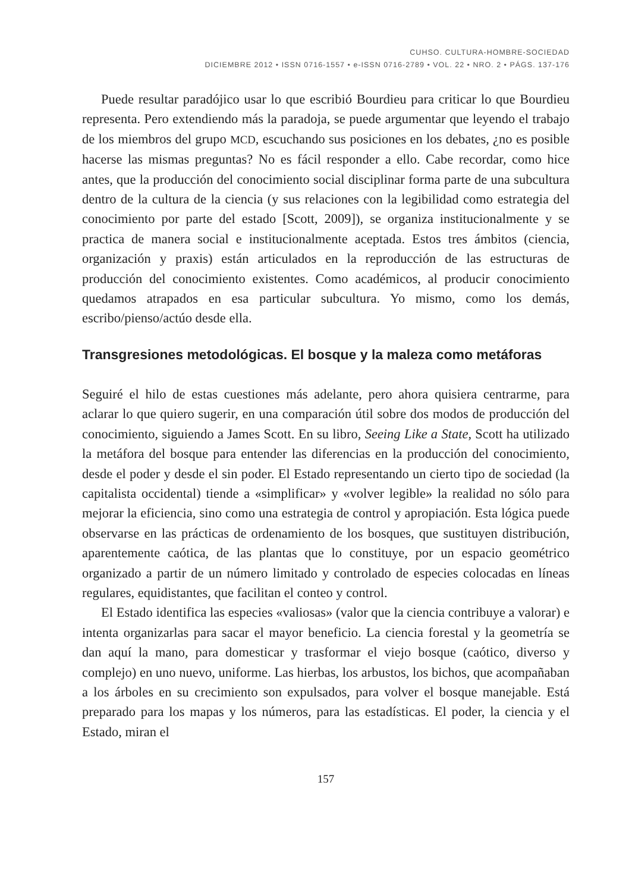CUHSO. CULTURA-HOMBRE-SOCIEDAD
DICIEMBRE 2012 • ISSN 0716-1557 • e-ISSN 0716-2789 • VOL. 22 • NRO. 2 • PÁGS. 137-176
Puede resultar paradójico usar lo que escribió Bourdieu para criticar lo que Bourdieu representa. Pero extendiendo más la paradoja, se puede argumentar que leyendo el trabajo de los miembros del grupo MCD, escuchando sus posiciones en los debates, ¿no es posible hacerse las mismas preguntas? No es fácil responder a ello. Cabe recordar, como hice antes, que la producción del conocimiento social disciplinar forma parte de una subcultura dentro de la cultura de la ciencia (y sus relaciones con la legibilidad como estrategia del conocimiento por parte del estado [Scott, 2009]), se organiza institucionalmente y se practica de manera social e institucionalmente aceptada. Estos tres ámbitos (ciencia, organización y praxis) están articulados en la reproducción de las estructuras de producción del conocimiento existentes. Como académicos, al producir conocimiento quedamos atrapados en esa particular subcultura. Yo mismo, como los demás, escribo/pienso/actúo desde ella.
Transgresiones metodológicas. El bosque y la maleza como metáforas
Seguiré el hilo de estas cuestiones más adelante, pero ahora quisiera centrarme, para aclarar lo que quiero sugerir, en una comparación útil sobre dos modos de producción del conocimiento, siguiendo a James Scott. En su libro, Seeing Like a State, Scott ha utilizado la metáfora del bosque para entender las diferencias en la producción del conocimiento, desde el poder y desde el sin poder. El Estado representando un cierto tipo de sociedad (la capitalista occidental) tiende a «simplificar» y «volver legible» la realidad no sólo para mejorar la eficiencia, sino como una estrategia de control y apropiación. Esta lógica puede observarse en las prácticas de ordenamiento de los bosques, que sustituyen distribución, aparentemente caótica, de las plantas que lo constituye, por un espacio geométrico organizado a partir de un número limitado y controlado de especies colocadas en líneas regulares, equidistantes, que facilitan el conteo y control.
El Estado identifica las especies «valiosas» (valor que la ciencia contribuye a valorar) e intenta organizarlas para sacar el mayor beneficio. La ciencia forestal y la geometría se dan aquí la mano, para domesticar y trasformar el viejo bosque (caótico, diverso y complejo) en uno nuevo, uniforme. Las hierbas, los arbustos, los bichos, que acompañaban a los árboles en su crecimiento son expulsados, para volver el bosque manejable. Está preparado para los mapas y los números, para las estadísticas. El poder, la ciencia y el Estado, miran el
157